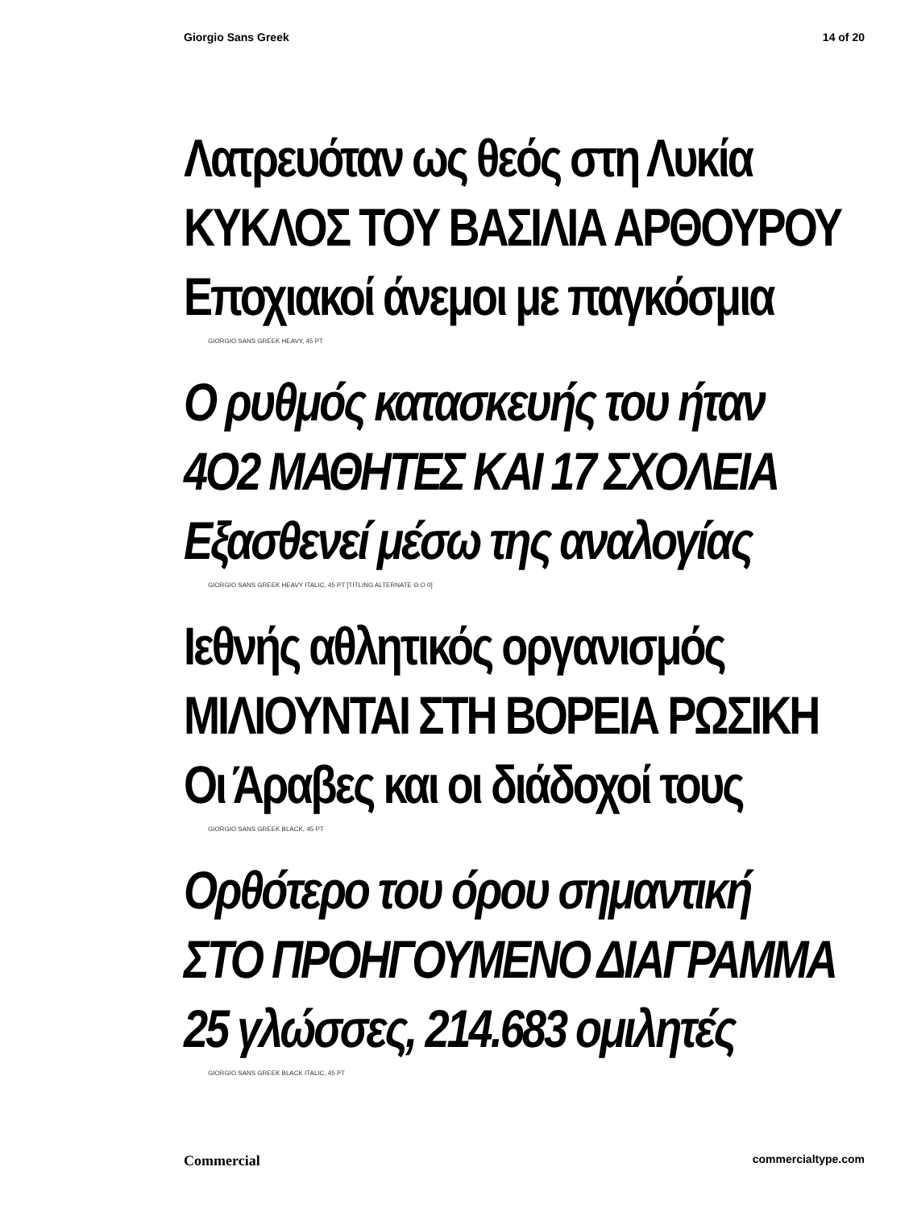Giorgio Sans Greek 14 of 20
Λατρευόταν ως θεός στη Λυκία
ΚΥΚΛΟΣ ΤΟΥ ΒΑΣΙΛΙΑ ΑΡΘΟΥΡΟΥ
Εποχιακοί άνεμοι με παγκόσμια
GIORGIO SANS GREEK HEAVY, 45 PT
Ο ρυθμός κατασκευής του ήταν
4Ο2 ΜΑΘΗΤΕΣ ΚΑΙ 17 ΣΧΟΛΕΙΑ
Εξασθενεί μέσω της αναλογίας
GIORGIO SANS GREEK HEAVY ITALIC, 45 PT [TITLING ALTERNATE Θ Ο 0]
Ιεθνής αθλητικός οργανισμός
ΜΙΛΙΟΥΝΤΑΙ ΣΤΗ ΒΟΡΕΙΑ ΡΩΣΙΚΗ
Οι Άραβες και οι διάδοχοί τους
GIORGIO SANS GREEK BLACK, 45 PT
Ορθότερο του όρου σημαντική
ΣΤΟ ΠΡΟΗΓΟΥΜΕΝΟ ΔΙΑΓΡΑΜΜΑ
25 γλώσσες, 214.683 ομιλητές
GIORGIO SANS GREEK BLACK ITALIC, 45 PT
Commercial commercialtype.com